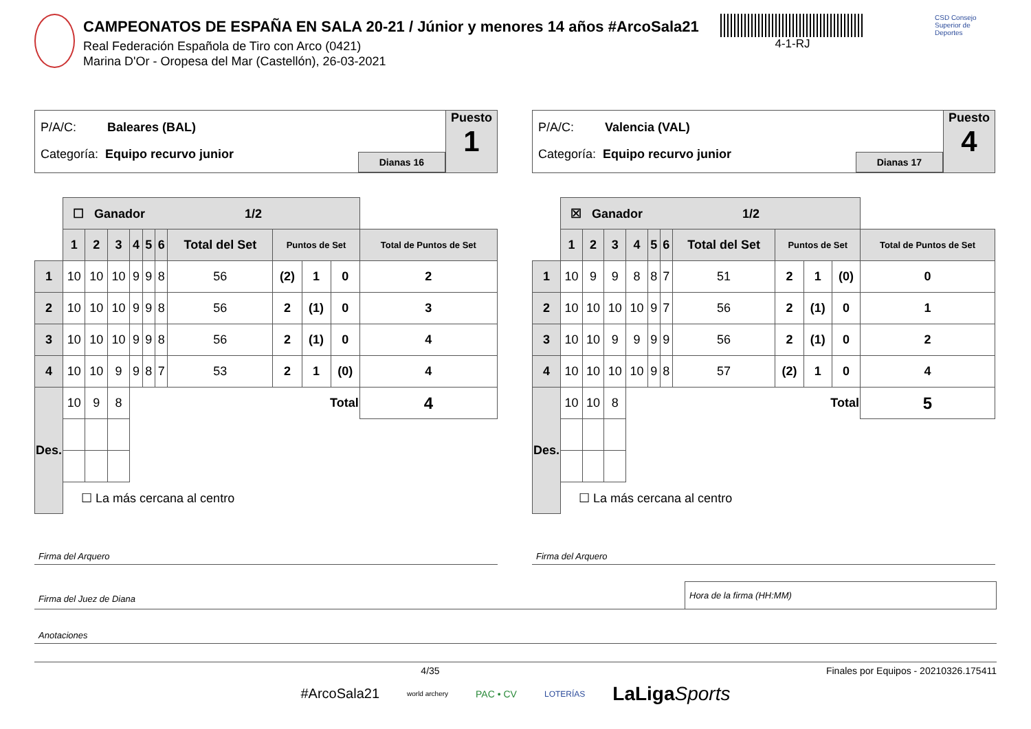CAMPEONATOS DE ESPAÑA EN SALA 20-21 / Júnior y menores 14 años #ArcoSala21
Real Federación Española de Tiro con Arco (0421)
Marina D'Or - Oropesa del Mar (Castellón), 26-03-2021
4-1-RJ
CSD Consejo Superior de Deportes
P/A/C: Baleares (BAL)
Categoría: Equipo recurvo junior
Dianas 16
Puesto
1
| | ☐ Ganador 1/2 | | | | | | | | | | |
| | 1 | 2 | 3 | 4 | 5 | 6 | Total del Set | Puntos de Set | | | Total de Puntos de Set |
| 1 | 10 | 10 | 10 | 9 | 9 | 8 | 56 | (2) | 1 | 0 | 2 |
| 2 | 10 | 10 | 10 | 9 | 9 | 8 | 56 | 2 | (1) | 0 | 3 |
| 3 | 10 | 10 | 10 | 9 | 9 | 8 | 56 | 2 | (1) | 0 | 4 |
| 4 | 10 | 10 | 9 | 9 | 8 | 7 | 53 | 2 | 1 | (0) | 4 |
| Des. | 10 | 9 | 8 | Total | | | | | | | 4 |
| | ☐ La más cercana al centro | | | | | | | | | | |
Firma del Arquero
P/A/C: Valencia (VAL)
Categoría: Equipo recurvo junior
Dianas 17
Puesto
4
| | ☒ Ganador 1/2 | | | | | | | | | | |
| | 1 | 2 | 3 | 4 | 5 | 6 | Total del Set | Puntos de Set | | | Total de Puntos de Set |
| 1 | 10 | 9 | 9 | 8 | 8 | 7 | 51 | 2 | 1 | (0) | 0 |
| 2 | 10 | 10 | 10 | 10 | 9 | 7 | 56 | 2 | (1) | 0 | 1 |
| 3 | 10 | 10 | 9 | 9 | 9 | 9 | 56 | 2 | (1) | 0 | 2 |
| 4 | 10 | 10 | 10 | 10 | 9 | 8 | 57 | (2) | 1 | 0 | 4 |
| Des. | 10 | 10 | 8 | Total | | | | | | | 5 |
| | ☐ La más cercana al centro | | | | | | | | | | |
Firma del Arquero
Firma del Juez de Diana
Hora de la firma (HH:MM)
Anotaciones
4/35 Finales por Equipos - 20210326.175411
#ArcoSala21 world archery PAC • CV LOTERÍAS LaLigaSports